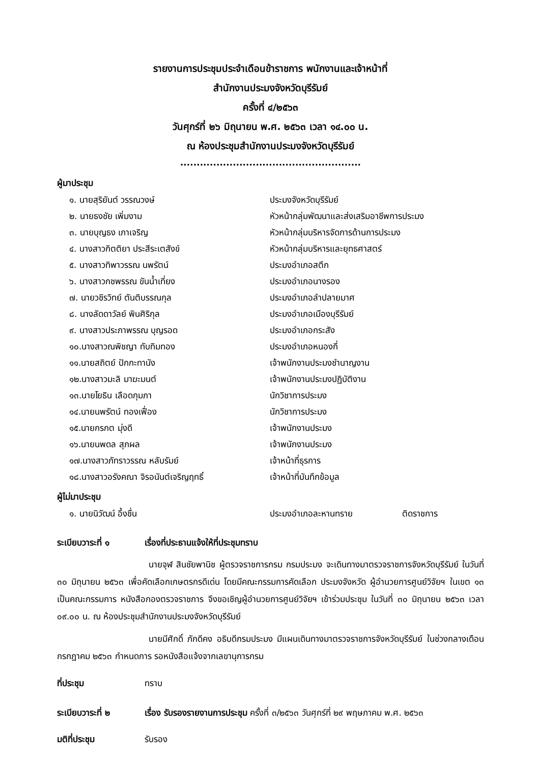รายงานการประชุมประจำเดือนข้าราชการ พนักงานและเจ้าหน้าที่
สำนักงานประมงจังหวัดบุรีรัมย์
ครั้งที่ ๔/๒๕๖๓
วันศุกร์ที่ ๒๖ มิถุนายน พ.ศ. ๒๕๖๓ เวลา ๑๔.๐๐ น.
ณ ห้องประชุมสำนักงานประมงจังหวัดบุรีรัมย์
.......................................................
ผู้มาประชุม
| ๑. นายสุริยันต์ วรรณวงษ์ | ประมงจังหวัดบุรีรัมย์ |
| ๒. นายธงชัย เพิ่มงาม | หัวหน้ากลุ่มพัฒนาและส่งเสริมอาชีพการประมง |
| ๓. นายบุญธง เภาเจริญ | หัวหน้ากลุ่มบริหารจัดการด้านการประมง |
| ๔. นางสาวกิตติยา ประสีระเตสังข์ | หัวหน้ากลุ่มบริหารและยุทธศาสตร์ |
| ๕. นางสาวทิพาวรรณ นพรัตน์ | ประมงอำเภอสตึก |
| ๖. นางสาวกชพรรณ ขันน้ำเที่ยง | ประมงอำเภอนางรอง |
| ๗. นายวชิรวิทย์ ตันติบรรณกุล | ประมงอำเภอลำปลายมาศ |
| ๘. นางลัดดาวัลย์ พินศิริกุล | ประมงอำเภอเมืองบุรีรัมย์ |
| ๙. นางสาวประภาพรรณ บุญรอด | ประมงอำเภอกระสัง |
| ๑๐.นางสาวณพิชญา ทับทิมทอง | ประมงอำเภอหนองกี่ |
| ๑๑.นายสถิตย์ ปักกะทานัง | เจ้าพนักงานประมงชำนาญงาน |
| ๑๒.นางสาวมะลิ มาฆะมนต์ | เจ้าพนักงานประมงปฏิบัติงาน |
| ๑๓.นายโยธิน เลือดกุมภา | นักวิชาการประมง |
| ๑๔.นายนพรัตน์ ทองเฟื่อง | นักวิชาการประมง |
| ๑๕.นายกรกต มุ่งดี | เจ้าพนักงานประมง |
| ๑๖.นายนพดล สุภผล | เจ้าพนักงานประมง |
| ๑๗.นางสาวภัทราวรรณ หลับรัมย์ | เจ้าหน้าที่ธุรการ |
| ๑๘.นางสาวอรังคณา จิรอนันต์เจริญฤทธิ์ | เจ้าหน้าที่บันทึกข้อมูล |
ผู้ไม่มาประชุม
| ๑. นายนิวัฒน์ อึ้งชื่น | ประมงอำเภอละหานทราย | ติดราชการ |
ระเบียบวาระที่ ๑ เรื่องที่ประธานแจ้งให้ที่ประชุมทราบ
นายจุฬ สินชัยพานิช ผู้ตรวจราชการกรม กรมประมง จะเดินทางมาตรวจราชการจังหวัดบุรีรัมย์ ในวันที่ ๓๐ มิถุนายน ๒๕๖๓ เพื่อคัดเลือกเกษตรกรดีเด่น โดยมีคณะกรรมการคัดเลือก ประมงจังหวัด ผู้อำนวยการศูนย์วิจัยฯ ในเขต ๑๓ เป็นคณะกรรมการ หนังสือกองตรวจราชการ จึงขอเชิญผู้อำนวยการศูนย์วิจัยฯ เข้าร่วมประชุม ในวันที่ ๓๐ มิถุนายน ๒๕๖๓ เวลา ๐๙.๐๐ น. ณ ห้องประชุมสำนักงานประมงจังหวัดบุรีรัมย์
นายมีศักดิ์ ภักดีคง อธิบดีกรมประมง มีแผนเดินทางมาตรวจราชการจังหวัดบุรีรัมย์ ในช่วงกลางเดือนกรกฎาคม ๒๕๖๓ กำหนดการ รอหนังสือแจ้งจากเลขานุการกรม
ที่ประชุม ทราบ
ระเบียบวาระที่ ๒ เรื่อง รับรองรายงานการประชุม ครั้งที่ ๓/๒๕๖๓ วันศุกร์ที่ ๒๙ พฤษภาคม พ.ศ. ๒๕๖๓
มติที่ประชุม รับรอง